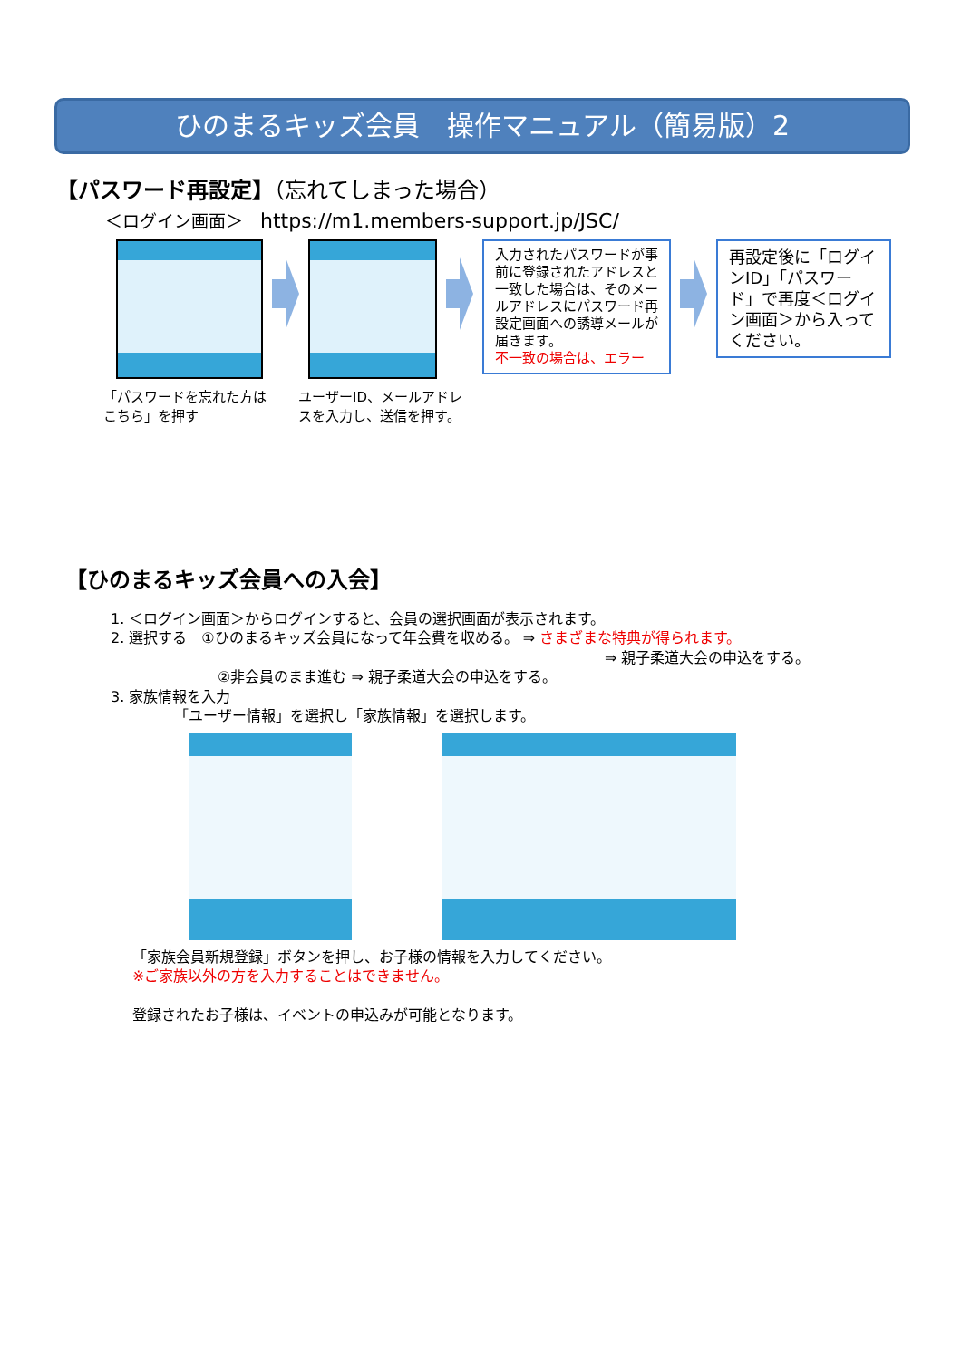ひのまるキッズ会員　操作マニュアル（簡易版）2
【パスワード再設定】（忘れてしまった場合）
＜ログイン画面＞　https://m1.members-support.jp/JSC/
入力されたパスワードが事前に登録されたアドレスと一致した場合は、そのメールアドレスにパスワード再設定画面への誘導メールが届きます。
不一致の場合は、エラー
再設定後に「ログインID」「パスワード」で再度＜ログイン画面＞から入ってください。
「パスワードを忘れた方はこちら」を押す ユーザーID、メールアドレスを入力し、送信を押す。
【ひのまるキッズ会員への入会】
1. ＜ログイン画面＞からログインすると、会員の選択画面が表示されます。
2. 選択する　①ひのまるキッズ会員になって年会費を収める。 ⇒ さまざまな特典が得られます。
⇒ 親子柔道大会の申込をする。
②非会員のまま進む ⇒ 親子柔道大会の申込をする。
3. 家族情報を入力
「ユーザー情報」を選択し「家族情報」を選択します。
「家族会員新規登録」ボタンを押し、お子様の情報を入力してください。
※ご家族以外の方を入力することはできません。
登録されたお子様は、イベントの申込みが可能となります。